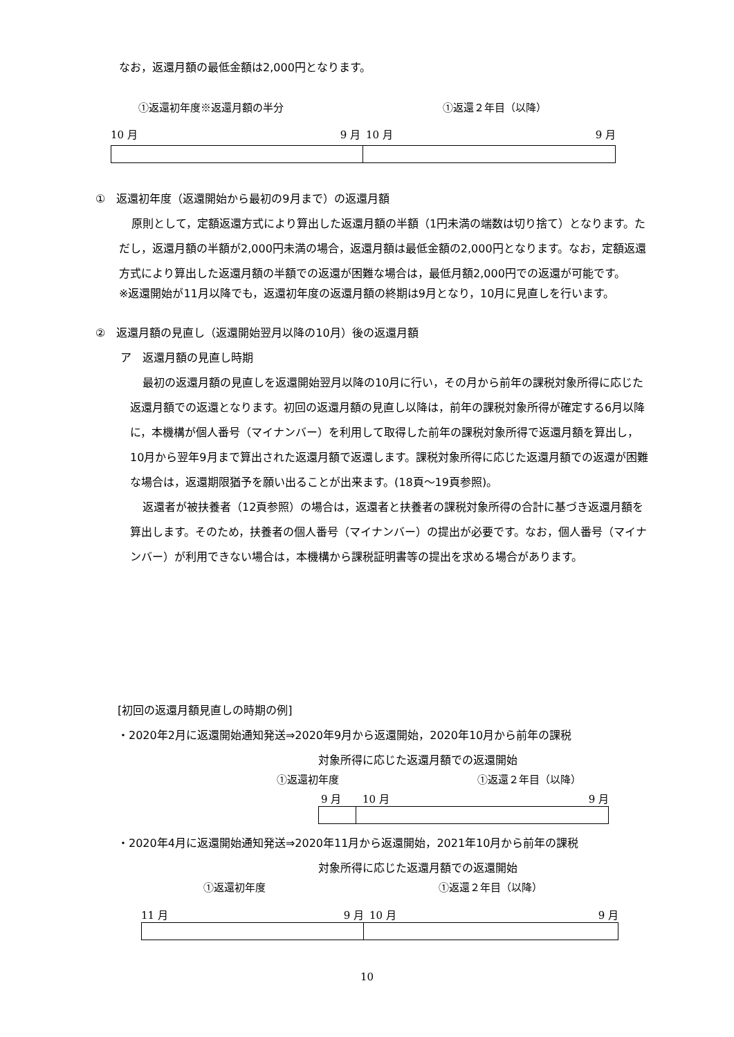なお，返還月額の最低金額は2,000円となります。
①返還初年度※返還月額の半分 ①返還２年目（以降）
10 月 9 月 10 月 9 月
①　返還初年度（返還開始から最初の9月まで）の返還月額
原則として，定額返還方式により算出した返還月額の半額（1円未満の端数は切り捨て）となります。ただし，返還月額の半額が2,000円未満の場合，返還月額は最低金額の2,000円となります。なお，定額返還方式により算出した返還月額の半額での返還が困難な場合は，最低月額2,000円での返還が可能です。
※返還開始が11月以降でも，返還初年度の返還月額の終期は9月となり，10月に見直しを行います。
②　返還月額の見直し（返還開始翌月以降の10月）後の返還月額
ア　返還月額の見直し時期
最初の返還月額の見直しを返還開始翌月以降の10月に行い，その月から前年の課税対象所得に応じた返還月額での返還となります。初回の返還月額の見直し以降は，前年の課税対象所得が確定する6月以降に，本機構が個人番号（マイナンバー）を利用して取得した前年の課税対象所得で返還月額を算出し，10月から翌年9月まで算出された返還月額で返還します。課税対象所得に応じた返還月額での返還が困難な場合は，返還期限猶予を願い出ることが出来ます。(18頁～19頁参照)。
返還者が被扶養者（12頁参照）の場合は，返還者と扶養者の課税対象所得の合計に基づき返還月額を算出します。そのため，扶養者の個人番号（マイナンバー）の提出が必要です。なお，個人番号（マイナンバー）が利用できない場合は，本機構から課税証明書等の提出を求める場合があります。
[初回の返還月額見直しの時期の例]
・2020年2月に返還開始通知発送⇒2020年9月から返還開始，2020年10月から前年の課税
対象所得に応じた返還月額での返還開始
①返還初年度 ①返還２年目（以降）
9 月 10 月 9 月
・2020年4月に返還開始通知発送⇒2020年11月から返還開始，2021年10月から前年の課税
対象所得に応じた返還月額での返還開始
①返還初年度 ①返還２年目（以降）
11 月 9 月 10 月 9 月
10